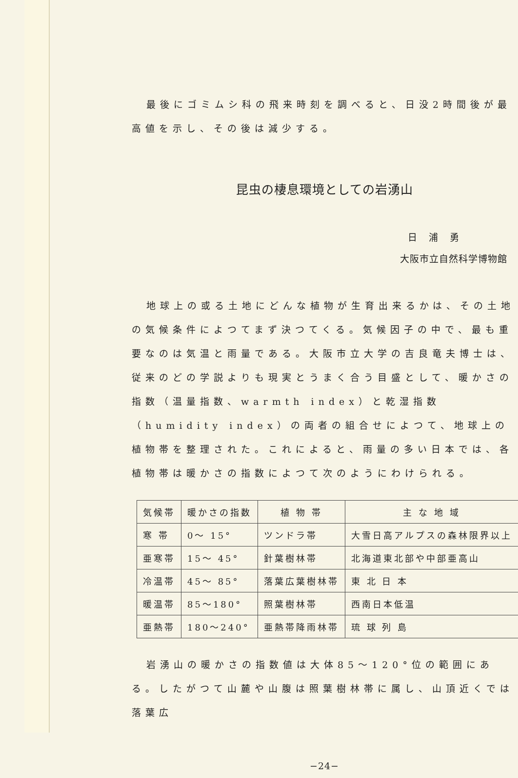最後にゴミムシ科の飛来時刻を調べると、日没2時間後が最高値を示し、その後は減少する。
昆虫の棲息環境としての岩湧山
日 浦 勇
大阪市立自然科学博物館
地球上の或る土地にどんな植物が生育出来るかは、その土地の気候条件によつてまず決つてくる。気候因子の中で、最も重要なのは気温と雨量である。大阪市立大学の吉良竜夫博士は、従来のどの学説よりも現実とうまく合う目盛として、暖かさの指数（温量指数、warmth index）と乾湿指数（humidity index）の両者の組合せによつて、地球上の植物帯を整理された。これによると、雨量の多い日本では、各植物帯は暖かさの指数によつて次のようにわけられる。
| 気候帯 | 暖かさの指数 | 植 物 帯 | 主 な 地 域 |
| --- | --- | --- | --- |
| 寒 帯 | 0〜 15° | ツンドラ帯 | 大雪日高アルプスの森林限界以上 |
| 亜寒帯 | 15〜 45° | 針葉樹林帯 | 北海道東北部や中部亜高山 |
| 冷温帯 | 45〜 85° | 落葉広葉樹林帯 | 東 北 日 本 |
| 暖温帯 | 85〜180° | 照葉樹林帯 | 西南日本低温 |
| 亜熱帯 | 180〜240° | 亜熱帯降雨林帯 | 琉 球 列 島 |
岩湧山の暖かさの指数値は大体85〜120°位の範囲にある。したがつて山麓や山腹は照葉樹林帯に属し、山頂近くでは落葉広
−24−